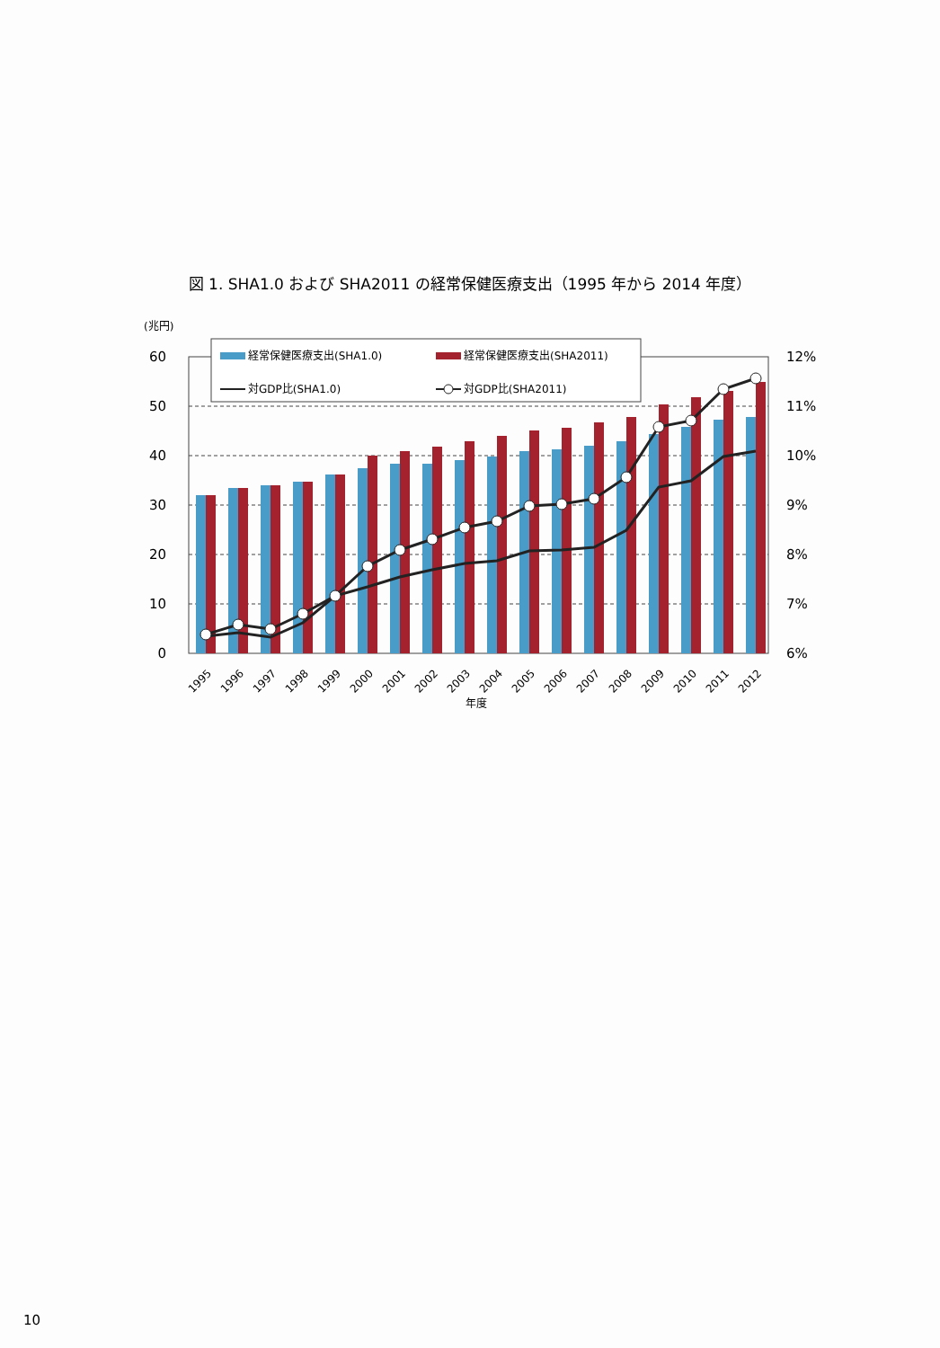図 1. SHA1.0 および SHA2011 の経常保健医療支出（1995 年から 2014 年度）
(兆円)
60
50
40
30
20
10
0
12%
11%
10%
9%
8%
7%
6%
経常保健医療支出(SHA1.0)
経常保健医療支出(SHA2011)
対GDP比(SHA1.0)
対GDP比(SHA2011)
1995
1996
1997
1998
1999
2000
2001
2002
2003
2004
2005
2006
2007
2008
2009
2010
2011
2012
年度
10